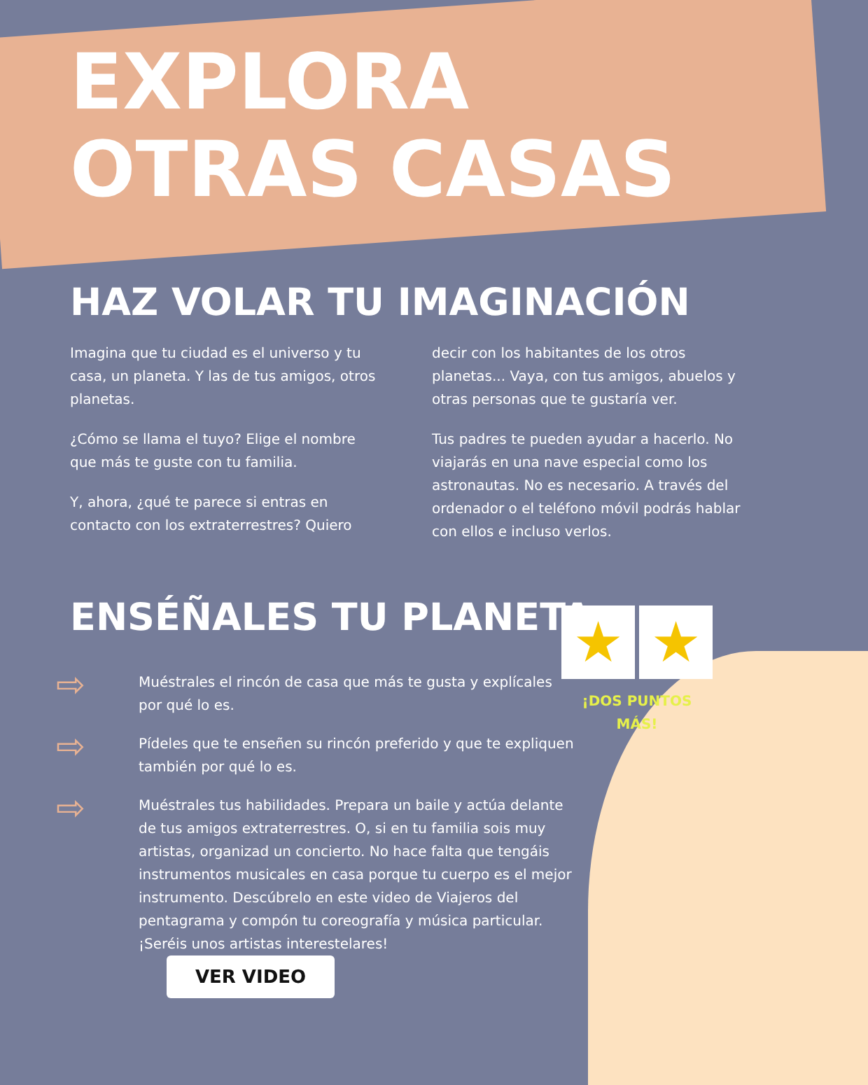EXPLORA
OTRAS CASAS
HAZ VOLAR TU IMAGINACIÓN
Imagina que tu ciudad es el universo y tu casa, un planeta. Y las de tus amigos, otros planetas.
¿Cómo se llama el tuyo? Elige el nombre que más te guste con tu familia.
Y, ahora, ¿qué te parece si entras en contacto con los extraterrestres? Quiero
decir con los habitantes de los otros planetas... Vaya, con tus amigos, abuelos y otras personas que te gustaría ver.
Tus padres te pueden ayudar a hacerlo. No viajarás en una nave especial como los astronautas. No es necesario. A través del ordenador o el teléfono móvil podrás hablar con ellos e incluso verlos.
ENSÉÑALES TU PLANETA
⇨
Muéstrales el rincón de casa que más te gusta y explícales por qué lo es.
⇨
Pídeles que te enseñen su rincón preferido y que te expliquen también por qué lo es.
⇨
Muéstrales tus habilidades. Prepara un baile y actúa delante de tus amigos extraterrestres. O, si en tu familia sois muy artistas, organizad un concierto. No hace falta que tengáis instrumentos musicales en casa porque tu cuerpo es el mejor instrumento. Descúbrelo en este video de Viajeros del pentagrama y compón tu coreografía y música particular. ¡Seréis unos artistas interestelares! VER VIDEO
★ ★
¡DOS PUNTOS
MÁS!